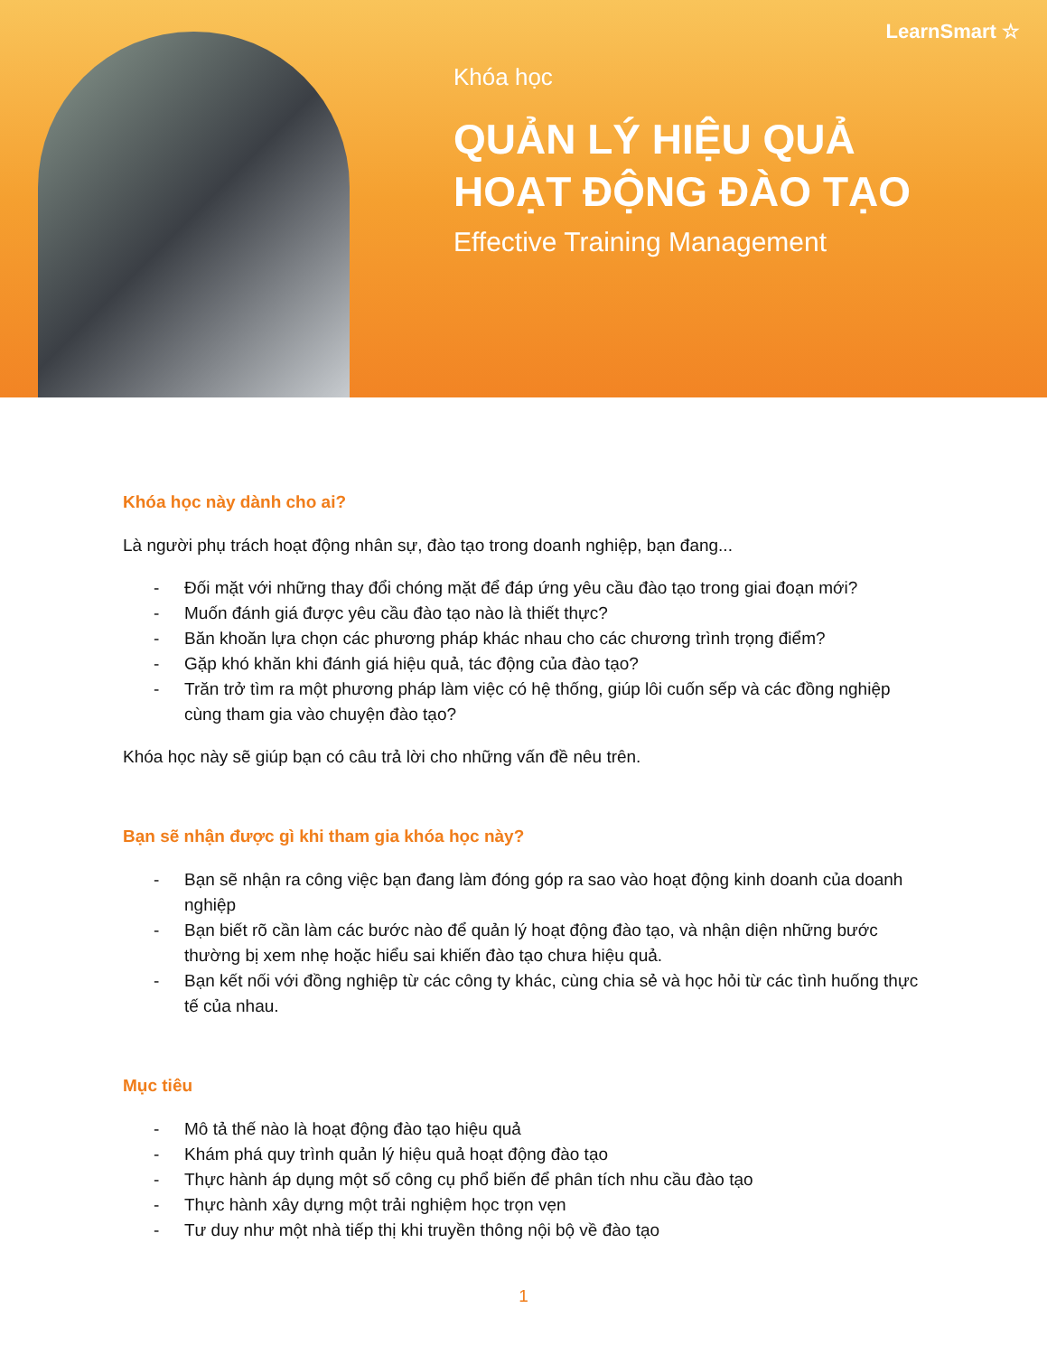Khóa học
QUẢN LÝ HIỆU QUẢ
HOẠT ĐỘNG ĐÀO TẠO
Effective Training Management
LearnSmart ☆
Khóa học này dành cho ai?
Là người phụ trách hoạt động nhân sự, đào tạo trong doanh nghiệp, bạn đang...
- Đối mặt với những thay đổi chóng mặt để đáp ứng yêu cầu đào tạo trong giai đoạn mới?
- Muốn đánh giá được yêu cầu đào tạo nào là thiết thực?
- Băn khoăn lựa chọn các phương pháp khác nhau cho các chương trình trọng điểm?
- Gặp khó khăn khi đánh giá hiệu quả, tác động của đào tạo?
- Trăn trở tìm ra một phương pháp làm việc có hệ thống, giúp lôi cuốn sếp và các đồng nghiệp cùng tham gia vào chuyện đào tạo?
Khóa học này sẽ giúp bạn có câu trả lời cho những vấn đề nêu trên.
Bạn sẽ nhận được gì khi tham gia khóa học này?
- Bạn sẽ nhận ra công việc bạn đang làm đóng góp ra sao vào hoạt động kinh doanh của doanh nghiệp
- Bạn biết rõ cần làm các bước nào để quản lý hoạt động đào tạo, và nhận diện những bước thường bị xem nhẹ hoặc hiểu sai khiến đào tạo chưa hiệu quả.
- Bạn kết nối với đồng nghiệp từ các công ty khác, cùng chia sẻ và học hỏi từ các tình huống thực tế của nhau.
Mục tiêu
- Mô tả thế nào là hoạt động đào tạo hiệu quả
- Khám phá quy trình quản lý hiệu quả hoạt động đào tạo
- Thực hành áp dụng một số công cụ phổ biến để phân tích nhu cầu đào tạo
- Thực hành xây dựng một trải nghiệm học trọn vẹn
- Tư duy như một nhà tiếp thị khi truyền thông nội bộ về đào tạo
1